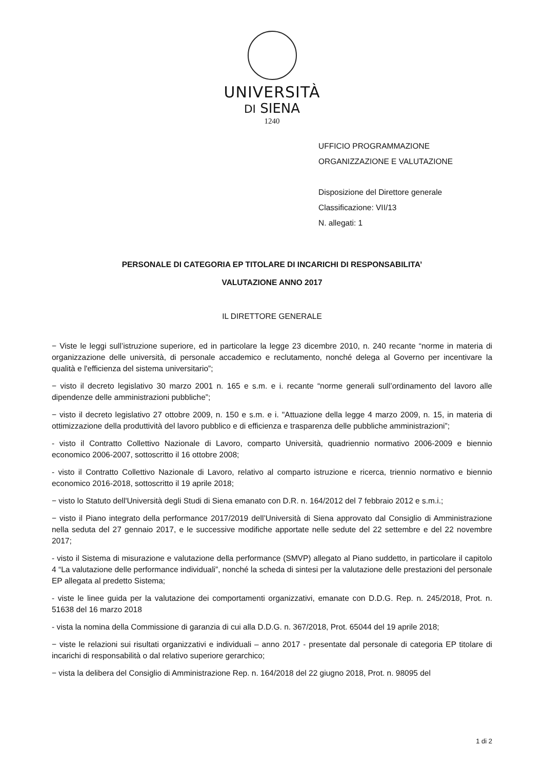UNIVERSITÀ
DI SIENA
1240
UFFICIO PROGRAMMAZIONE
ORGANIZZAZIONE E VALUTAZIONE
Disposizione del Direttore generale
Classificazione: VII/13
N. allegati: 1
PERSONALE DI CATEGORIA EP TITOLARE DI INCARICHI DI RESPONSABILITA’
VALUTAZIONE ANNO 2017
IL DIRETTORE GENERALE
− Viste le leggi sull’istruzione superiore, ed in particolare la legge 23 dicembre 2010, n. 240 recante “norme in materia di organizzazione delle università, di personale accademico e reclutamento, nonché delega al Governo per incentivare la qualità e l'efficienza del sistema universitario”;
− visto il decreto legislativo 30 marzo 2001 n. 165 e s.m. e i. recante “norme generali sull’ordinamento del lavoro alle dipendenze delle amministrazioni pubbliche”;
− visto il decreto legislativo 27 ottobre 2009, n. 150 e s.m. e i. "Attuazione della legge 4 marzo 2009, n. 15, in materia di ottimizzazione della produttività del lavoro pubblico e di efficienza e trasparenza delle pubbliche amministrazioni”;
- visto il Contratto Collettivo Nazionale di Lavoro, comparto Università, quadriennio normativo 2006-2009 e biennio economico 2006-2007, sottoscritto il 16 ottobre 2008;
- visto il Contratto Collettivo Nazionale di Lavoro, relativo al comparto istruzione e ricerca, triennio normativo e biennio economico 2016-2018, sottoscritto il 19 aprile 2018;
− visto lo Statuto dell'Università degli Studi di Siena emanato con D.R. n. 164/2012 del 7 febbraio 2012 e s.m.i.;
− visto il Piano integrato della performance 2017/2019 dell’Università di Siena approvato dal Consiglio di Amministrazione nella seduta del 27 gennaio 2017, e le successive modifiche apportate nelle sedute del 22 settembre e del 22 novembre 2017;
- visto il Sistema di misurazione e valutazione della performance (SMVP) allegato al Piano suddetto, in particolare il capitolo 4 “La valutazione delle performance individuali”, nonché la scheda di sintesi per la valutazione delle prestazioni del personale EP allegata al predetto Sistema;
- viste le linee guida per la valutazione dei comportamenti organizzativi, emanate con D.D.G. Rep. n. 245/2018, Prot. n. 51638 del 16 marzo 2018
- vista la nomina della Commissione di garanzia di cui alla D.D.G. n. 367/2018, Prot. 65044 del 19 aprile 2018;
− viste le relazioni sui risultati organizzativi e individuali – anno 2017 - presentate dal personale di categoria EP titolare di incarichi di responsabilità o dal relativo superiore gerarchico;
− vista la delibera del Consiglio di Amministrazione Rep. n. 164/2018 del 22 giugno 2018, Prot. n. 98095 del
1 di 2